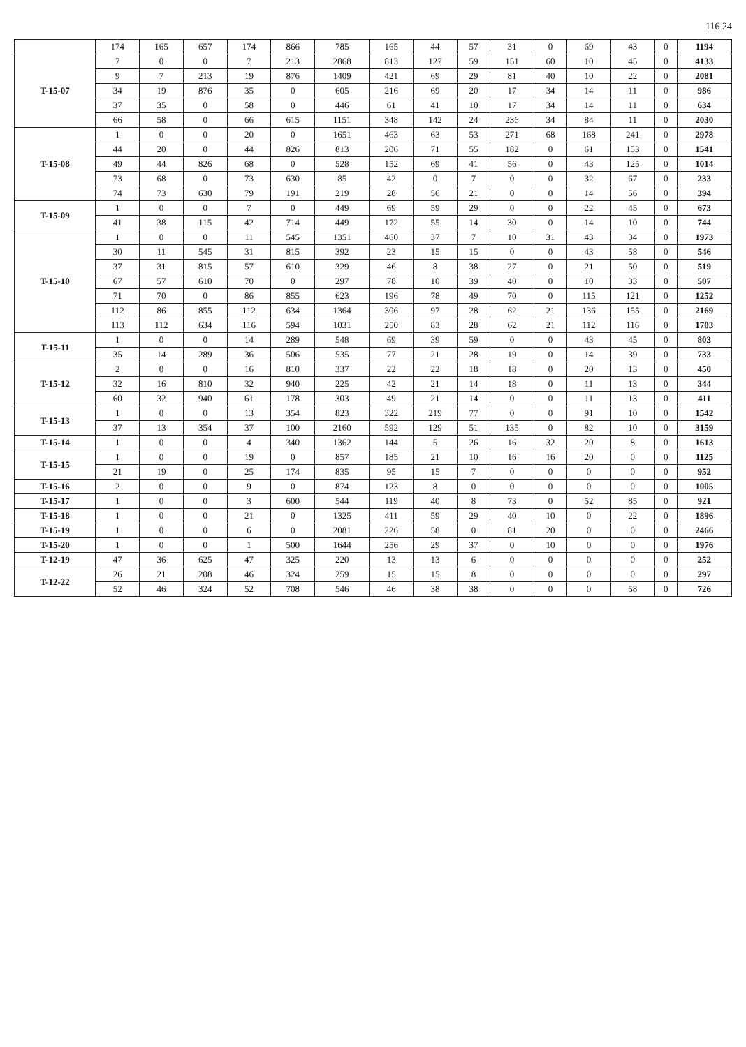116 24
| | 174 | 165 | 657 | 174 | 866 | 785 | 165 | 44 | 57 | 31 | 0 | 69 | 43 | 0 | 1194 |
| T-15-07 | 7 | 0 | 0 | 7 | 213 | 2868 | 813 | 127 | 59 | 151 | 60 | 10 | 45 | 0 | 4133 |
| | 9 | 7 | 213 | 19 | 876 | 1409 | 421 | 69 | 29 | 81 | 40 | 10 | 22 | 0 | 2081 |
| | 34 | 19 | 876 | 35 | 0 | 605 | 216 | 69 | 20 | 17 | 34 | 14 | 11 | 0 | 986 |
| | 37 | 35 | 0 | 58 | 0 | 446 | 61 | 41 | 10 | 17 | 34 | 14 | 11 | 0 | 634 |
| | 66 | 58 | 0 | 66 | 615 | 1151 | 348 | 142 | 24 | 236 | 34 | 84 | 11 | 0 | 2030 |
| T-15-08 | 1 | 0 | 0 | 20 | 0 | 1651 | 463 | 63 | 53 | 271 | 68 | 168 | 241 | 0 | 2978 |
| | 44 | 20 | 0 | 44 | 826 | 813 | 206 | 71 | 55 | 182 | 0 | 61 | 153 | 0 | 1541 |
| | 49 | 44 | 826 | 68 | 0 | 528 | 152 | 69 | 41 | 56 | 0 | 43 | 125 | 0 | 1014 |
| | 73 | 68 | 0 | 73 | 630 | 85 | 42 | 0 | 7 | 0 | 0 | 32 | 67 | 0 | 233 |
| | 74 | 73 | 630 | 79 | 191 | 219 | 28 | 56 | 21 | 0 | 0 | 14 | 56 | 0 | 394 |
| T-15-09 | 1 | 0 | 0 | 7 | 0 | 449 | 69 | 59 | 29 | 0 | 0 | 22 | 45 | 0 | 673 |
| | 41 | 38 | 115 | 42 | 714 | 449 | 172 | 55 | 14 | 30 | 0 | 14 | 10 | 0 | 744 |
| T-15-10 | 1 | 0 | 0 | 11 | 545 | 1351 | 460 | 37 | 7 | 10 | 31 | 43 | 34 | 0 | 1973 |
| | 30 | 11 | 545 | 31 | 815 | 392 | 23 | 15 | 15 | 0 | 0 | 43 | 58 | 0 | 546 |
| | 37 | 31 | 815 | 57 | 610 | 329 | 46 | 8 | 38 | 27 | 0 | 21 | 50 | 0 | 519 |
| | 67 | 57 | 610 | 70 | 0 | 297 | 78 | 10 | 39 | 40 | 0 | 10 | 33 | 0 | 507 |
| | 71 | 70 | 0 | 86 | 855 | 623 | 196 | 78 | 49 | 70 | 0 | 115 | 121 | 0 | 1252 |
| | 112 | 86 | 855 | 112 | 634 | 1364 | 306 | 97 | 28 | 62 | 21 | 136 | 155 | 0 | 2169 |
| | 113 | 112 | 634 | 116 | 594 | 1031 | 250 | 83 | 28 | 62 | 21 | 112 | 116 | 0 | 1703 |
| T-15-11 | 1 | 0 | 0 | 14 | 289 | 548 | 69 | 39 | 59 | 0 | 0 | 43 | 45 | 0 | 803 |
| | 35 | 14 | 289 | 36 | 506 | 535 | 77 | 21 | 28 | 19 | 0 | 14 | 39 | 0 | 733 |
| T-15-12 | 2 | 0 | 0 | 16 | 810 | 337 | 22 | 22 | 18 | 18 | 0 | 20 | 13 | 0 | 450 |
| | 32 | 16 | 810 | 32 | 940 | 225 | 42 | 21 | 14 | 18 | 0 | 11 | 13 | 0 | 344 |
| | 60 | 32 | 940 | 61 | 178 | 303 | 49 | 21 | 14 | 0 | 0 | 11 | 13 | 0 | 411 |
| T-15-13 | 1 | 0 | 0 | 13 | 354 | 823 | 322 | 219 | 77 | 0 | 0 | 91 | 10 | 0 | 1542 |
| | 37 | 13 | 354 | 37 | 100 | 2160 | 592 | 129 | 51 | 135 | 0 | 82 | 10 | 0 | 3159 |
| T-15-14 | 1 | 0 | 0 | 4 | 340 | 1362 | 144 | 5 | 26 | 16 | 32 | 20 | 8 | 0 | 1613 |
| T-15-15 | 1 | 0 | 0 | 19 | 0 | 857 | 185 | 21 | 10 | 16 | 16 | 20 | 0 | 0 | 1125 |
| | 21 | 19 | 0 | 25 | 174 | 835 | 95 | 15 | 7 | 0 | 0 | 0 | 0 | 0 | 952 |
| T-15-16 | 2 | 0 | 0 | 9 | 0 | 874 | 123 | 8 | 0 | 0 | 0 | 0 | 0 | 0 | 1005 |
| T-15-17 | 1 | 0 | 0 | 3 | 600 | 544 | 119 | 40 | 8 | 73 | 0 | 52 | 85 | 0 | 921 |
| T-15-18 | 1 | 0 | 0 | 21 | 0 | 1325 | 411 | 59 | 29 | 40 | 10 | 0 | 22 | 0 | 1896 |
| T-15-19 | 1 | 0 | 0 | 6 | 0 | 2081 | 226 | 58 | 0 | 81 | 20 | 0 | 0 | 0 | 2466 |
| T-15-20 | 1 | 0 | 0 | 1 | 500 | 1644 | 256 | 29 | 37 | 0 | 10 | 0 | 0 | 0 | 1976 |
| T-12-19 | 47 | 36 | 625 | 47 | 325 | 220 | 13 | 13 | 6 | 0 | 0 | 0 | 0 | 0 | 252 |
| T-12-22 | 26 | 21 | 208 | 46 | 324 | 259 | 15 | 15 | 8 | 0 | 0 | 0 | 0 | 0 | 297 |
| | 52 | 46 | 324 | 52 | 708 | 546 | 46 | 38 | 38 | 0 | 0 | 0 | 58 | 0 | 726 |